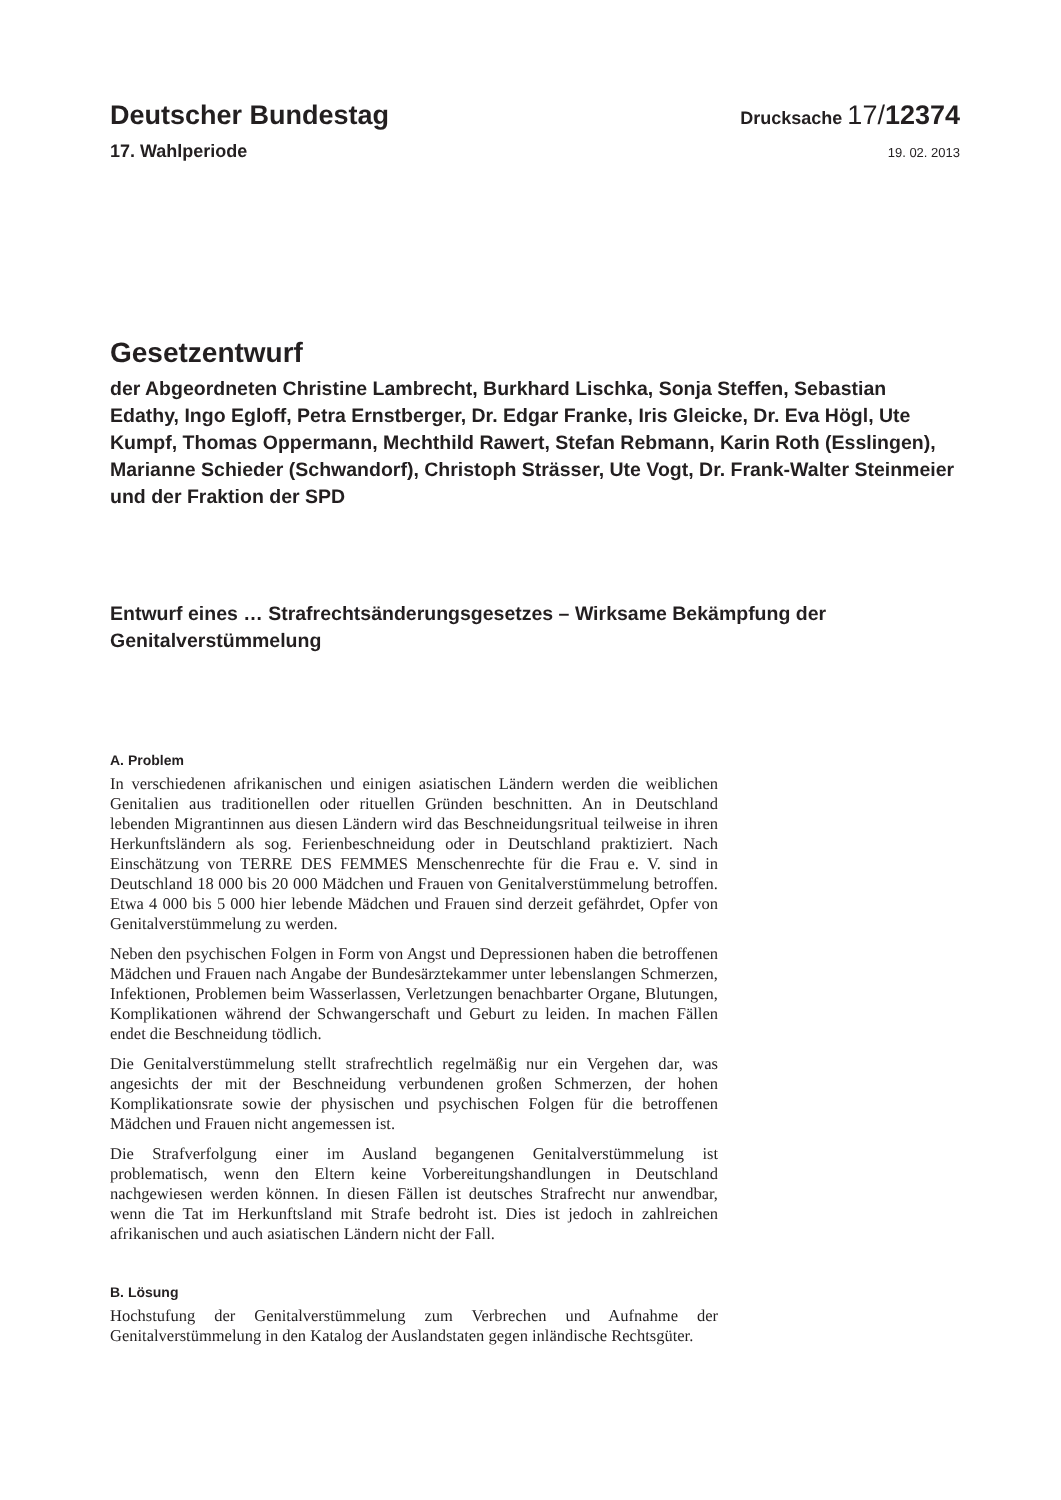Deutscher Bundestag
Drucksache 17/12374
17. Wahlperiode
19. 02. 2013
Gesetzentwurf
der Abgeordneten Christine Lambrecht, Burkhard Lischka, Sonja Steffen, Sebastian Edathy, Ingo Egloff, Petra Ernstberger, Dr. Edgar Franke, Iris Gleicke, Dr. Eva Högl, Ute Kumpf, Thomas Oppermann, Mechthild Rawert, Stefan Rebmann, Karin Roth (Esslingen), Marianne Schieder (Schwandorf), Christoph Strässer, Ute Vogt, Dr. Frank-Walter Steinmeier und der Fraktion der SPD
Entwurf eines … Strafrechtsänderungsgesetzes – Wirksame Bekämpfung der Genitalverstümmelung
A. Problem
In verschiedenen afrikanischen und einigen asiatischen Ländern werden die weiblichen Genitalien aus traditionellen oder rituellen Gründen beschnitten. An in Deutschland lebenden Migrantinnen aus diesen Ländern wird das Beschneidungsritual teilweise in ihren Herkunftsländern als sog. Ferienbeschneidung oder in Deutschland praktiziert. Nach Einschätzung von TERRE DES FEMMES Menschenrechte für die Frau e. V. sind in Deutschland 18 000 bis 20 000 Mädchen und Frauen von Genitalverstümmelung betroffen. Etwa 4 000 bis 5 000 hier lebende Mädchen und Frauen sind derzeit gefährdet, Opfer von Genitalverstümmelung zu werden.
Neben den psychischen Folgen in Form von Angst und Depressionen haben die betroffenen Mädchen und Frauen nach Angabe der Bundesärztekammer unter lebenslangen Schmerzen, Infektionen, Problemen beim Wasserlassen, Verletzungen benachbarter Organe, Blutungen, Komplikationen während der Schwangerschaft und Geburt zu leiden. In machen Fällen endet die Beschneidung tödlich.
Die Genitalverstümmelung stellt strafrechtlich regelmäßig nur ein Vergehen dar, was angesichts der mit der Beschneidung verbundenen großen Schmerzen, der hohen Komplikationsrate sowie der physischen und psychischen Folgen für die betroffenen Mädchen und Frauen nicht angemessen ist.
Die Strafverfolgung einer im Ausland begangenen Genitalverstümmelung ist problematisch, wenn den Eltern keine Vorbereitungshandlungen in Deutschland nachgewiesen werden können. In diesen Fällen ist deutsches Strafrecht nur anwendbar, wenn die Tat im Herkunftsland mit Strafe bedroht ist. Dies ist jedoch in zahlreichen afrikanischen und auch asiatischen Ländern nicht der Fall.
B. Lösung
Hochstufung der Genitalverstümmelung zum Verbrechen und Aufnahme der Genitalverstümmelung in den Katalog der Auslandstaten gegen inländische Rechtsgüter.